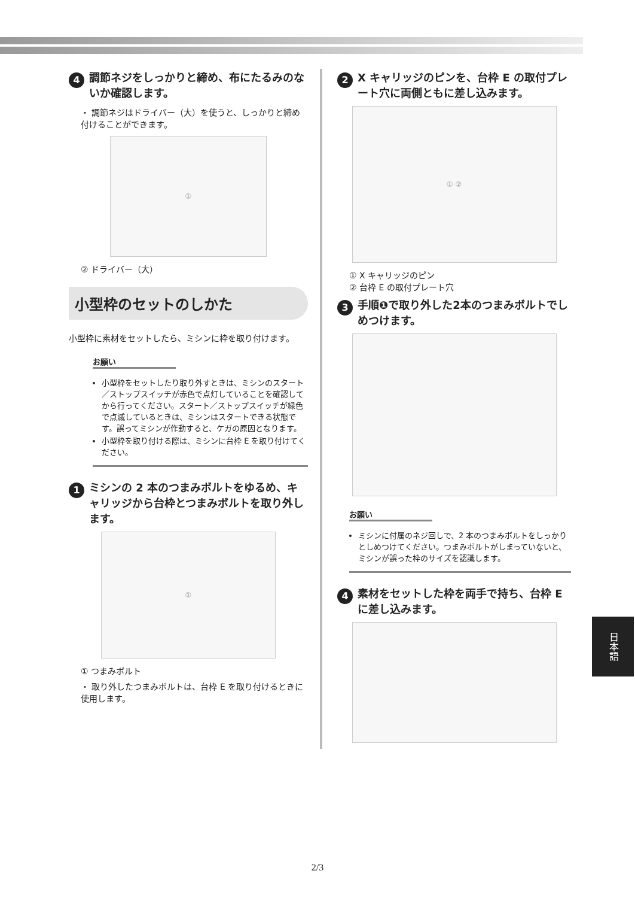4 調節ネジをしっかりと締め、布にたるみのないか確認します。
・ 調節ネジはドライバー（大）を使うと、しっかりと締め付けることができます。
①
② ドライバー（大）
小型枠のセットのしかた
小型枠に素材をセットしたら、ミシンに枠を取り付けます。
お願い
小型枠をセットしたり取り外すときは、ミシンのスタート／ストップスイッチが赤色で点灯していることを確認してから行ってください。スタート／ストップスイッチが緑色で点滅しているときは、ミシンはスタートできる状態です。誤ってミシンが作動すると、ケガの原因となります。
小型枠を取り付ける際は、ミシンに台枠 E を取り付けてください。
1 ミシンの 2 本のつまみボルトをゆるめ、キャリッジから台枠とつまみボルトを取り外します。
①
① つまみボルト
・ 取り外したつまみボルトは、台枠 E を取り付けるときに使用します。
2 X キャリッジのピンを、台枠 E の取付プレート穴に両側ともに差し込みます。
① ②
① X キャリッジのピン
② 台枠 E の取付プレート穴
3 手順❶で取り外した2本のつまみボルトでしめつけます。
お願い
ミシンに付属のネジ回しで、2 本のつまみボルトをしっかりとしめつけてください。つまみボルトがしまっていないと、ミシンが誤った枠のサイズを認識します。
4 素材をセットした枠を両手で持ち、台枠 E に差し込みます。
日本語
2/3